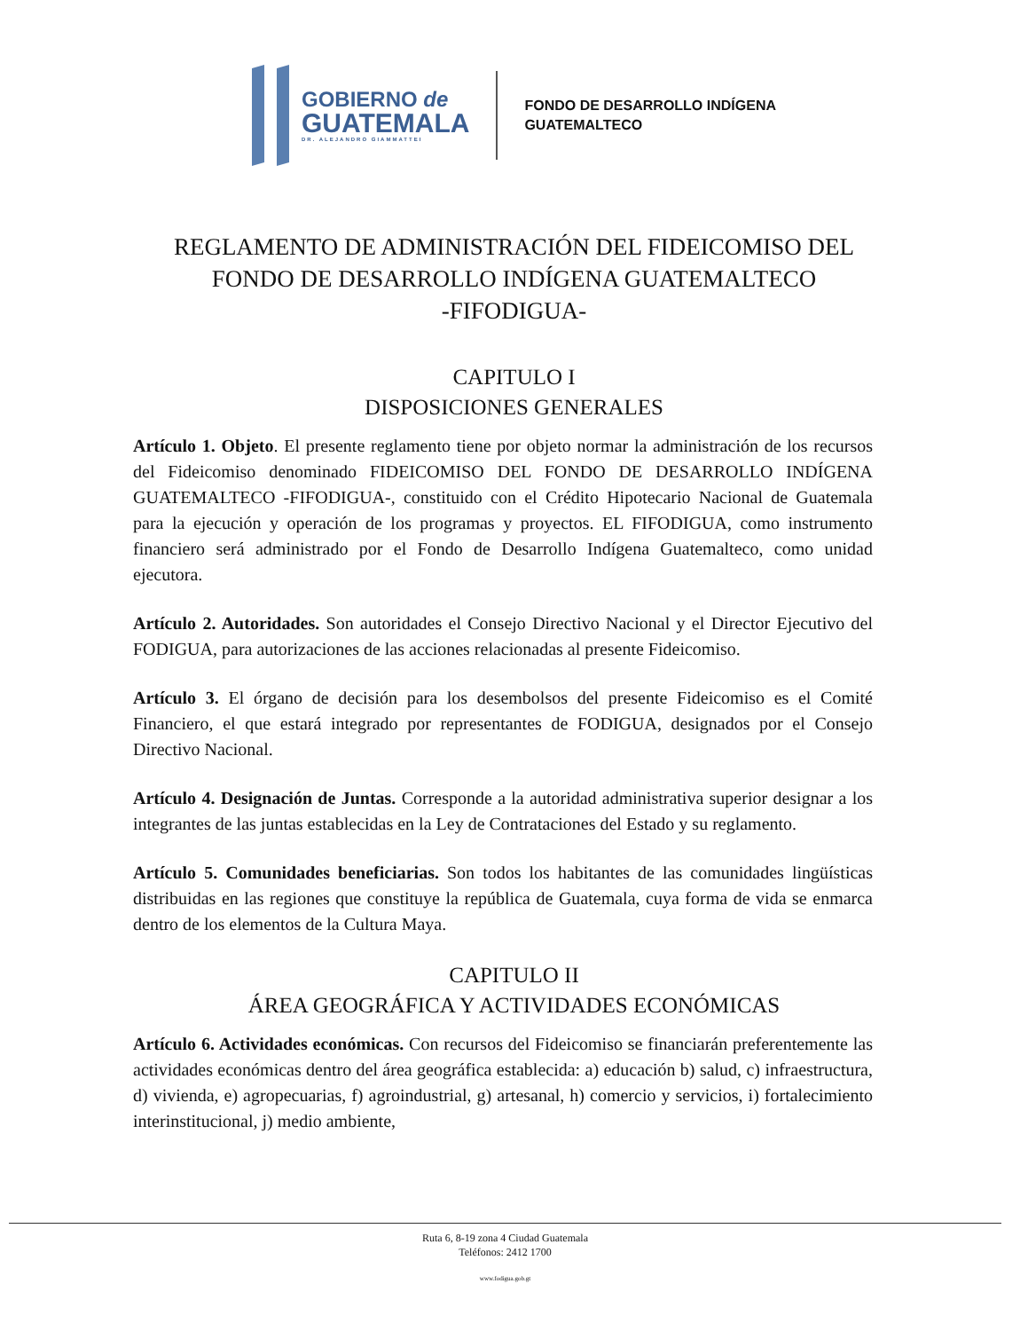GOBIERNO de
GUATEMALA
DR. ALEJANDRO GIAMMATTEI
FONDO DE DESARROLLO INDÍGENA
GUATEMALTECO
REGLAMENTO DE ADMINISTRACIÓN DEL FIDEICOMISO DEL
FONDO DE DESARROLLO INDÍGENA GUATEMALTECO
-FIFODIGUA-
CAPITULO I
DISPOSICIONES GENERALES
Artículo 1. Objeto. El presente reglamento tiene por objeto normar la administración de los recursos del Fideicomiso denominado FIDEICOMISO DEL FONDO DE DESARROLLO INDÍGENA GUATEMALTECO -FIFODIGUA-, constituido con el Crédito Hipotecario Nacional de Guatemala para la ejecución y operación de los programas y proyectos. EL FIFODIGUA, como instrumento financiero será administrado por el Fondo de Desarrollo Indígena Guatemalteco, como unidad ejecutora.
Artículo 2. Autoridades. Son autoridades el Consejo Directivo Nacional y el Director Ejecutivo del FODIGUA, para autorizaciones de las acciones relacionadas al presente Fideicomiso.
Artículo 3. El órgano de decisión para los desembolsos del presente Fideicomiso es el Comité Financiero, el que estará integrado por representantes de FODIGUA, designados por el Consejo Directivo Nacional.
Artículo 4. Designación de Juntas. Corresponde a la autoridad administrativa superior designar a los integrantes de las juntas establecidas en la Ley de Contrataciones del Estado y su reglamento.
Artículo 5. Comunidades beneficiarias. Son todos los habitantes de las comunidades lingüísticas distribuidas en las regiones que constituye la república de Guatemala, cuya forma de vida se enmarca dentro de los elementos de la Cultura Maya.
CAPITULO II
ÁREA GEOGRÁFICA Y ACTIVIDADES ECONÓMICAS
Artículo 6. Actividades económicas. Con recursos del Fideicomiso se financiarán preferentemente las actividades económicas dentro del área geográfica establecida: a) educación b) salud, c) infraestructura, d) vivienda, e) agropecuarias, f) agroindustrial, g) artesanal, h) comercio y servicios, i) fortalecimiento interinstitucional, j) medio ambiente,
Ruta 6, 8-19 zona 4 Ciudad Guatemala
Teléfonos: 2412 1700
www.fodigua.gob.gt